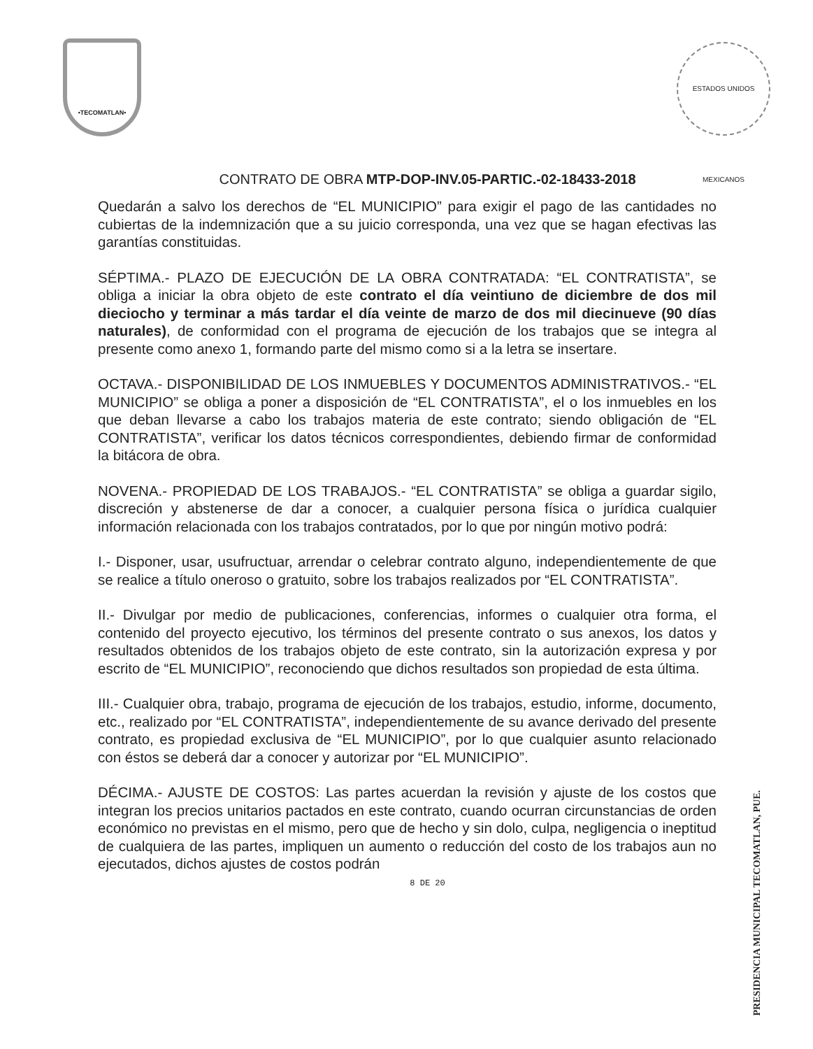•TECOMATLAN•
ESTADOS UNIDOS MEXICANOS
CONTRATO DE OBRA MTP-DOP-INV.05-PARTIC.-02-18433-2018
Quedarán a salvo los derechos de “EL MUNICIPIO” para exigir el pago de las cantidades no cubiertas de la indemnización que a su juicio corresponda, una vez que se hagan efectivas las garantías constituidas.
SÉPTIMA.- PLAZO DE EJECUCIÓN DE LA OBRA CONTRATADA: “EL CONTRATISTA”, se obliga a iniciar la obra objeto de este contrato el día veintiuno de diciembre de dos mil dieciocho y terminar a más tardar el día veinte de marzo de dos mil diecinueve (90 días naturales), de conformidad con el programa de ejecución de los trabajos que se integra al presente como anexo 1, formando parte del mismo como si a la letra se insertare.
OCTAVA.- DISPONIBILIDAD DE LOS INMUEBLES Y DOCUMENTOS ADMINISTRATIVOS.- “EL MUNICIPIO” se obliga a poner a disposición de “EL CONTRATISTA”, el o los inmuebles en los que deban llevarse a cabo los trabajos materia de este contrato; siendo obligación de “EL CONTRATISTA”, verificar los datos técnicos correspondientes, debiendo firmar de conformidad la bitácora de obra.
NOVENA.- PROPIEDAD DE LOS TRABAJOS.- “EL CONTRATISTA” se obliga a guardar sigilo, discreción y abstenerse de dar a conocer, a cualquier persona física o jurídica cualquier información relacionada con los trabajos contratados, por lo que por ningún motivo podrá:
I.- Disponer, usar, usufructuar, arrendar o celebrar contrato alguno, independientemente de que se realice a título oneroso o gratuito, sobre los trabajos realizados por “EL CONTRATISTA”.
II.- Divulgar por medio de publicaciones, conferencias, informes o cualquier otra forma, el contenido del proyecto ejecutivo, los términos del presente contrato o sus anexos, los datos y resultados obtenidos de los trabajos objeto de este contrato, sin la autorización expresa y por escrito de “EL MUNICIPIO”, reconociendo que dichos resultados son propiedad de esta última.
III.- Cualquier obra, trabajo, programa de ejecución de los trabajos, estudio, informe, documento, etc., realizado por “EL CONTRATISTA”, independientemente de su avance derivado del presente contrato, es propiedad exclusiva de “EL MUNICIPIO”, por lo que cualquier asunto relacionado con éstos se deberá dar a conocer y autorizar por “EL MUNICIPIO”.
DÉCIMA.- AJUSTE DE COSTOS: Las partes acuerdan la revisión y ajuste de los costos que integran los precios unitarios pactados en este contrato, cuando ocurran circunstancias de orden económico no previstas en el mismo, pero que de hecho y sin dolo, culpa, negligencia o ineptitud de cualquiera de las partes, impliquen un aumento o reducción del costo de los trabajos aun no ejecutados, dichos ajustes de costos podrán
8 DE 20
PRESIDENCIA MUNICIPAL TECOMATLAN, PUE.